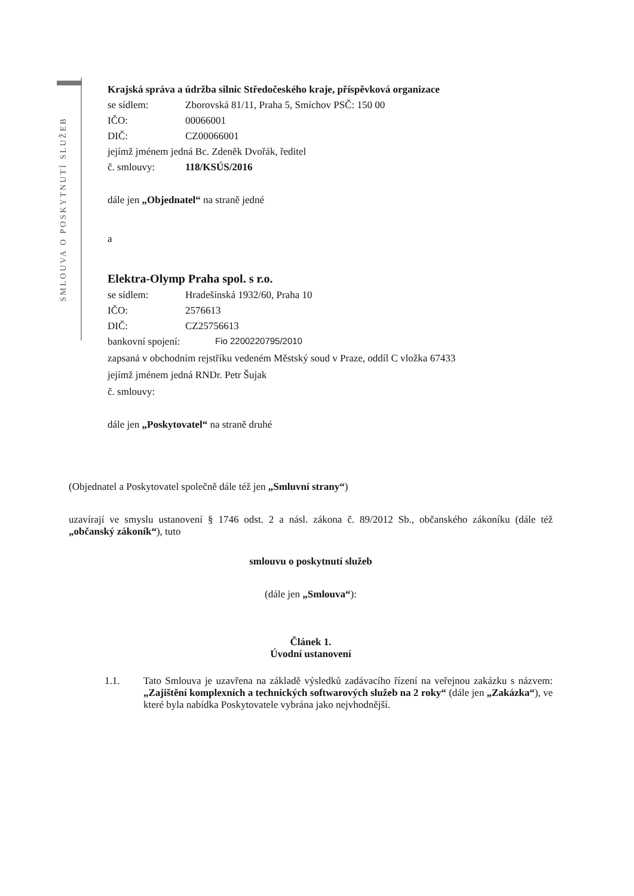SMLOUVA O POSKYTNUTÍ SLUŽEB
Krajská správa a údržba silnic Středočeského kraje, příspěvková organizace
se sídlem: Zborovská 81/11, Praha 5, Smíchov PSČ: 150 00
IČO: 00066001
DIČ: CZ00066001
jejímž jménem jedná Bc. Zdeněk Dvořák, ředitel
č. smlouvy: 118/KSÚS/2016
dále jen „Objednatel“ na straně jedné
a
Elektra-Olymp Praha spol. s r.o.
se sídlem: Hradešínská 1932/60, Praha 10
IČO: 2576613
DIČ: CZ25756613
bankovní spojení: Fio 2200220795/2010
zapsaná v obchodním rejstříku vedeném Městský soud v Praze, oddíl C vložka 67433
jejímž jménem jedná RNDr. Petr Šujak
č. smlouvy:
dále jen „Poskytovatel“ na straně druhé
(Objednatel a Poskytovatel společně dále též jen „Smluvní strany“)
uzavírají ve smyslu ustanovení § 1746 odst. 2 a násl. zákona č. 89/2012 Sb., občanského zákoníku (dále též „občanský zákoník“), tuto
smlouvu o poskytnutí služeb
(dále jen „Smlouva“):
Článek 1.
Úvodní ustanovení
1.1. Tato Smlouva je uzavřena na základě výsledků zadávacího řízení na veřejnou zakázku s názvem: „Zajištění komplexních a technických softwarových služeb na 2 roky“ (dále jen „Zakázka“), ve které byla nabídka Poskytovatele vybrána jako nejvhodnější.